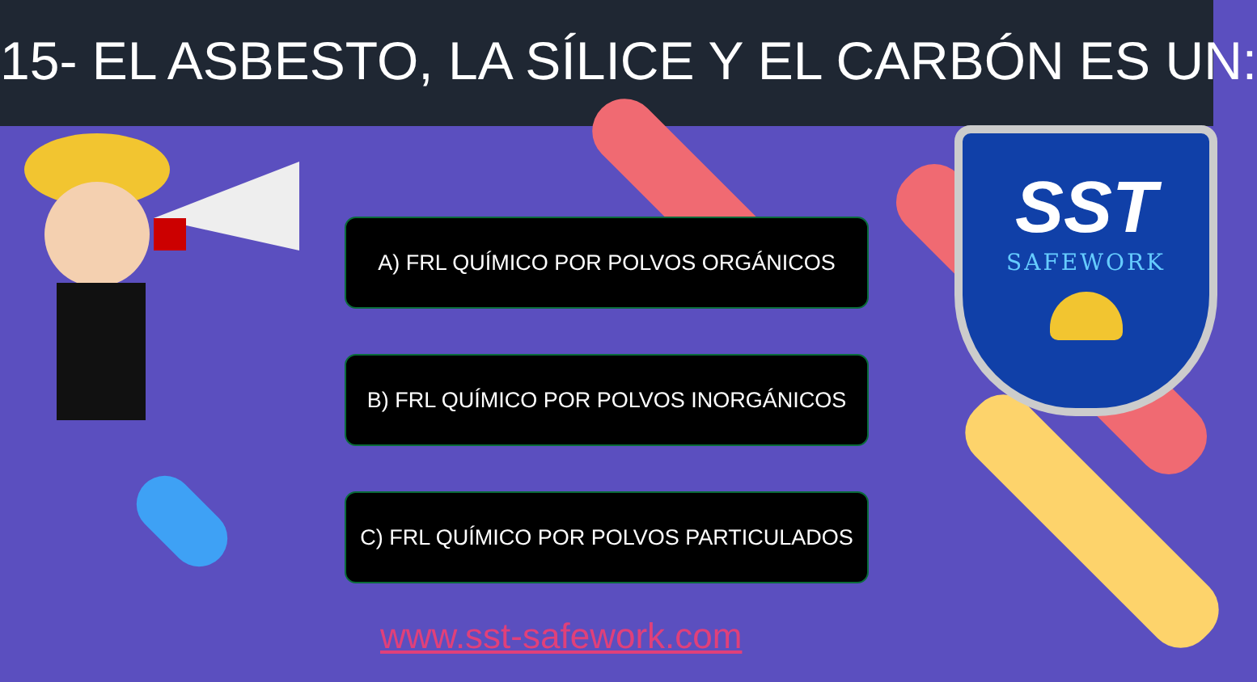15- EL ASBESTO, LA SÍLICE Y EL CARBÓN ES UN:
SST
SAFEWORK
A) FRL QUÍMICO POR POLVOS ORGÁNICOS
B) FRL QUÍMICO POR POLVOS INORGÁNICOS
C) FRL QUÍMICO POR POLVOS PARTICULADOS
www.sst-safework.com